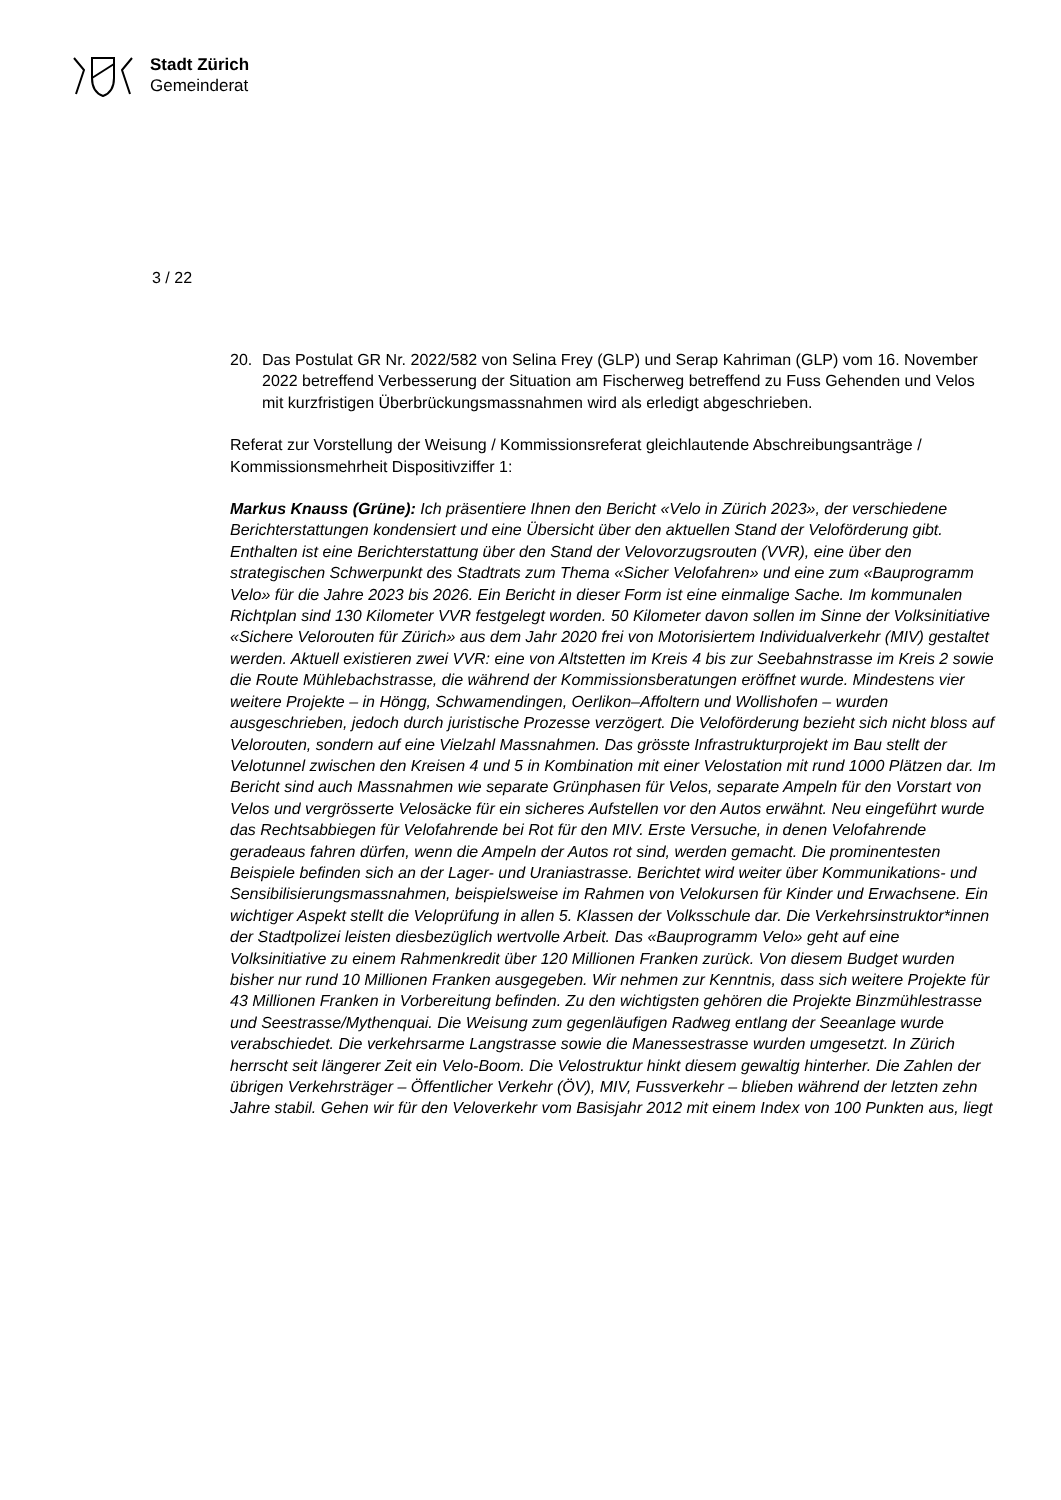Stadt Zürich
Gemeinderat
3 / 22
20. Das Postulat GR Nr. 2022/582 von Selina Frey (GLP) und Serap Kahriman (GLP) vom 16. November 2022 betreffend Verbesserung der Situation am Fischerweg betreffend zu Fuss Gehenden und Velos mit kurzfristigen Überbrückungsmassnahmen wird als erledigt abgeschrieben.
Referat zur Vorstellung der Weisung / Kommissionsreferat gleichlautende Abschreibungsanträge / Kommissionsmehrheit Dispositivziffer 1:
Markus Knauss (Grüne): Ich präsentiere Ihnen den Bericht «Velo in Zürich 2023», der verschiedene Berichterstattungen kondensiert und eine Übersicht über den aktuellen Stand der Veloförderung gibt. Enthalten ist eine Berichterstattung über den Stand der Velovorzugsrouten (VVR), eine über den strategischen Schwerpunkt des Stadtrats zum Thema «Sicher Velofahren» und eine zum «Bauprogramm Velo» für die Jahre 2023 bis 2026. Ein Bericht in dieser Form ist eine einmalige Sache. Im kommunalen Richtplan sind 130 Kilometer VVR festgelegt worden. 50 Kilometer davon sollen im Sinne der Volksinitiative «Sichere Velorouten für Zürich» aus dem Jahr 2020 frei von Motorisiertem Individualverkehr (MIV) gestaltet werden. Aktuell existieren zwei VVR: eine von Altstetten im Kreis 4 bis zur Seebahnstrasse im Kreis 2 sowie die Route Mühlebachstrasse, die während der Kommissionsberatungen eröffnet wurde. Mindestens vier weitere Projekte – in Höngg, Schwamendingen, Oerlikon–Affoltern und Wollishofen – wurden ausgeschrieben, jedoch durch juristische Prozesse verzögert. Die Veloförderung bezieht sich nicht bloss auf Velorouten, sondern auf eine Vielzahl Massnahmen. Das grösste Infrastrukturprojekt im Bau stellt der Velotunnel zwischen den Kreisen 4 und 5 in Kombination mit einer Velostation mit rund 1000 Plätzen dar. Im Bericht sind auch Massnahmen wie separate Grünphasen für Velos, separate Ampeln für den Vorstart von Velos und vergrösserte Velosäcke für ein sicheres Aufstellen vor den Autos erwähnt. Neu eingeführt wurde das Rechtsabbiegen für Velofahrende bei Rot für den MIV. Erste Versuche, in denen Velofahrende geradeaus fahren dürfen, wenn die Ampeln der Autos rot sind, werden gemacht. Die prominentesten Beispiele befinden sich an der Lager- und Uraniastrasse. Berichtet wird weiter über Kommunikations- und Sensibilisierungsmassnahmen, beispielsweise im Rahmen von Velokursen für Kinder und Erwachsene. Ein wichtiger Aspekt stellt die Veloprüfung in allen 5. Klassen der Volksschule dar. Die Verkehrsinstruktor*innen der Stadtpolizei leisten diesbezüglich wertvolle Arbeit. Das «Bauprogramm Velo» geht auf eine Volksinitiative zu einem Rahmenkredit über 120 Millionen Franken zurück. Von diesem Budget wurden bisher nur rund 10 Millionen Franken ausgegeben. Wir nehmen zur Kenntnis, dass sich weitere Projekte für 43 Millionen Franken in Vorbereitung befinden. Zu den wichtigsten gehören die Projekte Binzmühlestrasse und Seestrasse/Mythenquai. Die Weisung zum gegenläufigen Radweg entlang der Seeanlage wurde verabschiedet. Die verkehrsarme Langstrasse sowie die Manessestrasse wurden umgesetzt. In Zürich herrscht seit längerer Zeit ein Velo-Boom. Die Velostruktur hinkt diesem gewaltig hinterher. Die Zahlen der übrigen Verkehrsträger – Öffentlicher Verkehr (ÖV), MIV, Fussverkehr – blieben während der letzten zehn Jahre stabil. Gehen wir für den Veloverkehr vom Basisjahr 2012 mit einem Index von 100 Punkten aus, liegt